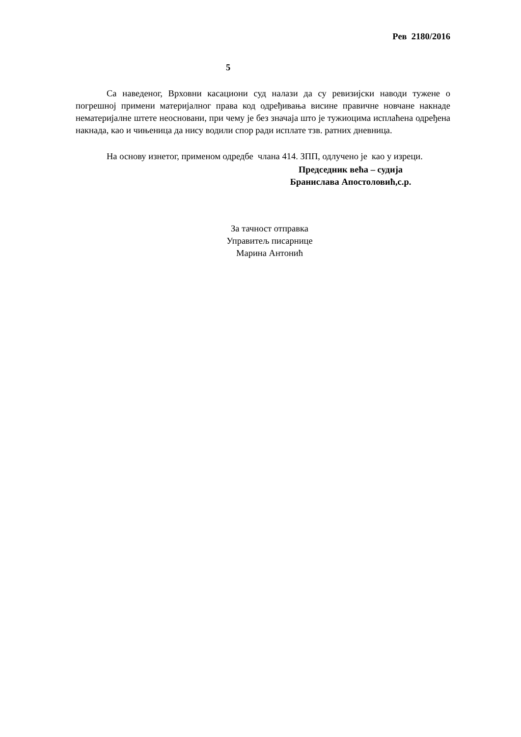Рев 2180/2016
5
Са наведеног, Врховни касациони суд налази да су ревизијски наводи тужене о погрешној примени материјалног права код одређивања висине правичне новчане накнаде нематеријалне штете неосновани, при чему је без значаја што је тужиоцима исплаћена одређена накнада, као и чињеница да нису водили спор ради исплате тзв. ратних дневница.
На основу изнетог, применом одредбе члана 414. ЗПП, одлучено је као у изреци.
Председник већа – судија
Бранислава Апостоловић,с.р.
За тачност отправка
Управитељ писарнице
Марина Антонић